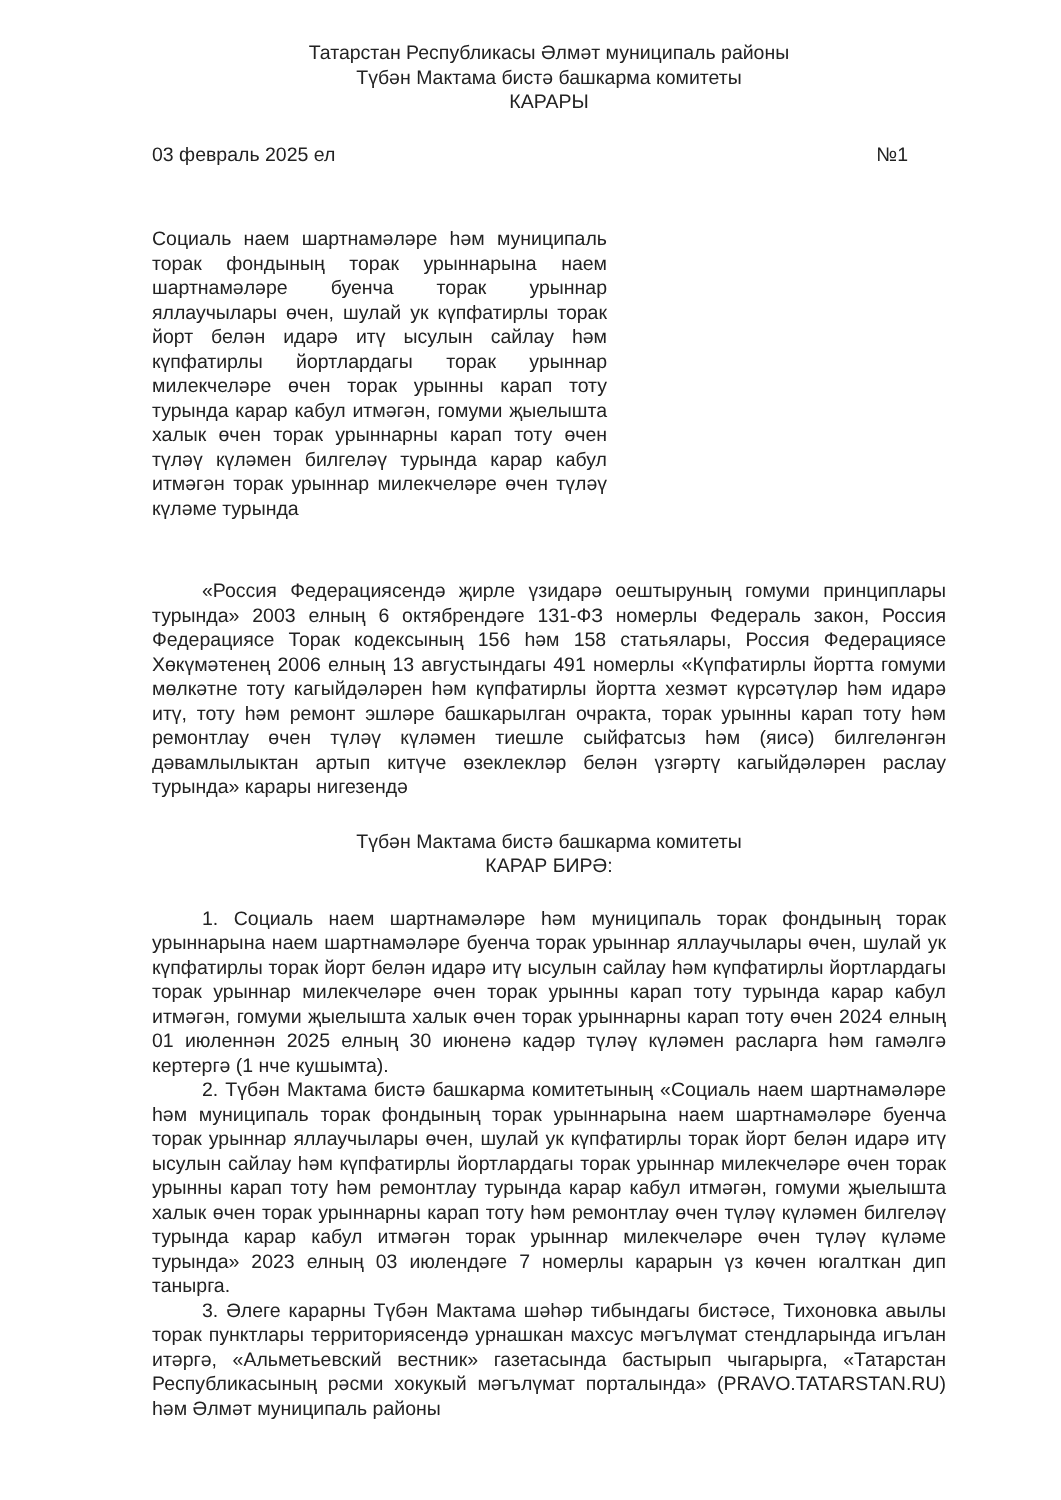Татарстан Республикасы Әлмәт муниципаль районы
Түбән Мактама бистә башкарма комитеты
КАРАРЫ
03 февраль 2025 ел №1
Социаль наем шартнамәләре һәм муниципаль торак фондының торак урыннарына наем шартнамәләре буенча торак урыннар яллаучылары өчен, шулай ук күпфатирлы торак йорт белән идарә итү ысулын сайлау һәм күпфатирлы йортлардагы торак урыннар милекчеләре өчен торак урынны карап тоту турында карар кабул итмәгән, гомуми җыелышта халык өчен торак урыннарны карап тоту өчен түләү күләмен билгеләү турында карар кабул итмәгән торак урыннар милекчеләре өчен түләү күләме турында
«Россия Федерациясендә җирле үзидарә оештыруның гомуми принциплары турында» 2003 елның 6 октябрендәге 131-ФЗ номерлы Федераль закон, Россия Федерациясе Торак кодексының 156 һәм 158 статьялары, Россия Федерациясе Хөкүмәтенең 2006 елның 13 августындагы 491 номерлы «Күпфатирлы йортта гомуми мөлкәтне тоту кагыйдәләрен һәм күпфатирлы йортта хезмәт күрсәтүләр һәм идарә итү, тоту һәм ремонт эшләре башкарылган очракта, торак урынны карап тоту һәм ремонтлау өчен түләү күләмен тиешле сыйфатсыз һәм (яисә) билгеләнгән дәвамлылыктан артып китүче өзеклекләр белән үзгәртү кагыйдәләрен раслау турында» карары нигезендә
Түбән Мактама бистә башкарма комитеты
КАРАР БИРӘ:
1. Социаль наем шартнамәләре һәм муниципаль торак фондының торак урыннарына наем шартнамәләре буенча торак урыннар яллаучылары өчен, шулай ук күпфатирлы торак йорт белән идарә итү ысулын сайлау һәм күпфатирлы йортлардагы торак урыннар милекчеләре өчен торак урынны карап тоту турында карар кабул итмәгән, гомуми җыелышта халык өчен торак урыннарны карап тоту өчен 2024 елның 01 июленнән 2025 елның 30 июненә кадәр түләү күләмен расларга һәм гамәлгә кертергә (1 нче кушымта).
2. Түбән Мактама бистә башкарма комитетының «Социаль наем шартнамәләре һәм муниципаль торак фондының торак урыннарына наем шартнамәләре буенча торак урыннар яллаучылары өчен, шулай ук күпфатирлы торак йорт белән идарә итү ысулын сайлау һәм күпфатирлы йортлардагы торак урыннар милекчеләре өчен торак урынны карап тоту һәм ремонтлау турында карар кабул итмәгән, гомуми җыелышта халык өчен торак урыннарны карап тоту һәм ремонтлау өчен түләү күләмен билгеләү турында карар кабул итмәгән торак урыннар милекчеләре өчен түләү күләме турында» 2023 елның 03 июлендәге 7 номерлы карарын үз көчен югалткан дип танырга.
3. Әлеге карарны Түбән Мактама шәһәр тибындагы бистәсе, Тихоновка авылы торак пунктлары территориясендә урнашкан махсус мәгълүмат стендларында игълан итәргә, «Альметьевский вестник» газетасында бастырып чыгарырга, «Татарстан Республикасының рәсми хокукый мәгълүмат порталында» (PRAVO.TATARSTAN.RU) һәм Әлмәт муниципаль районы